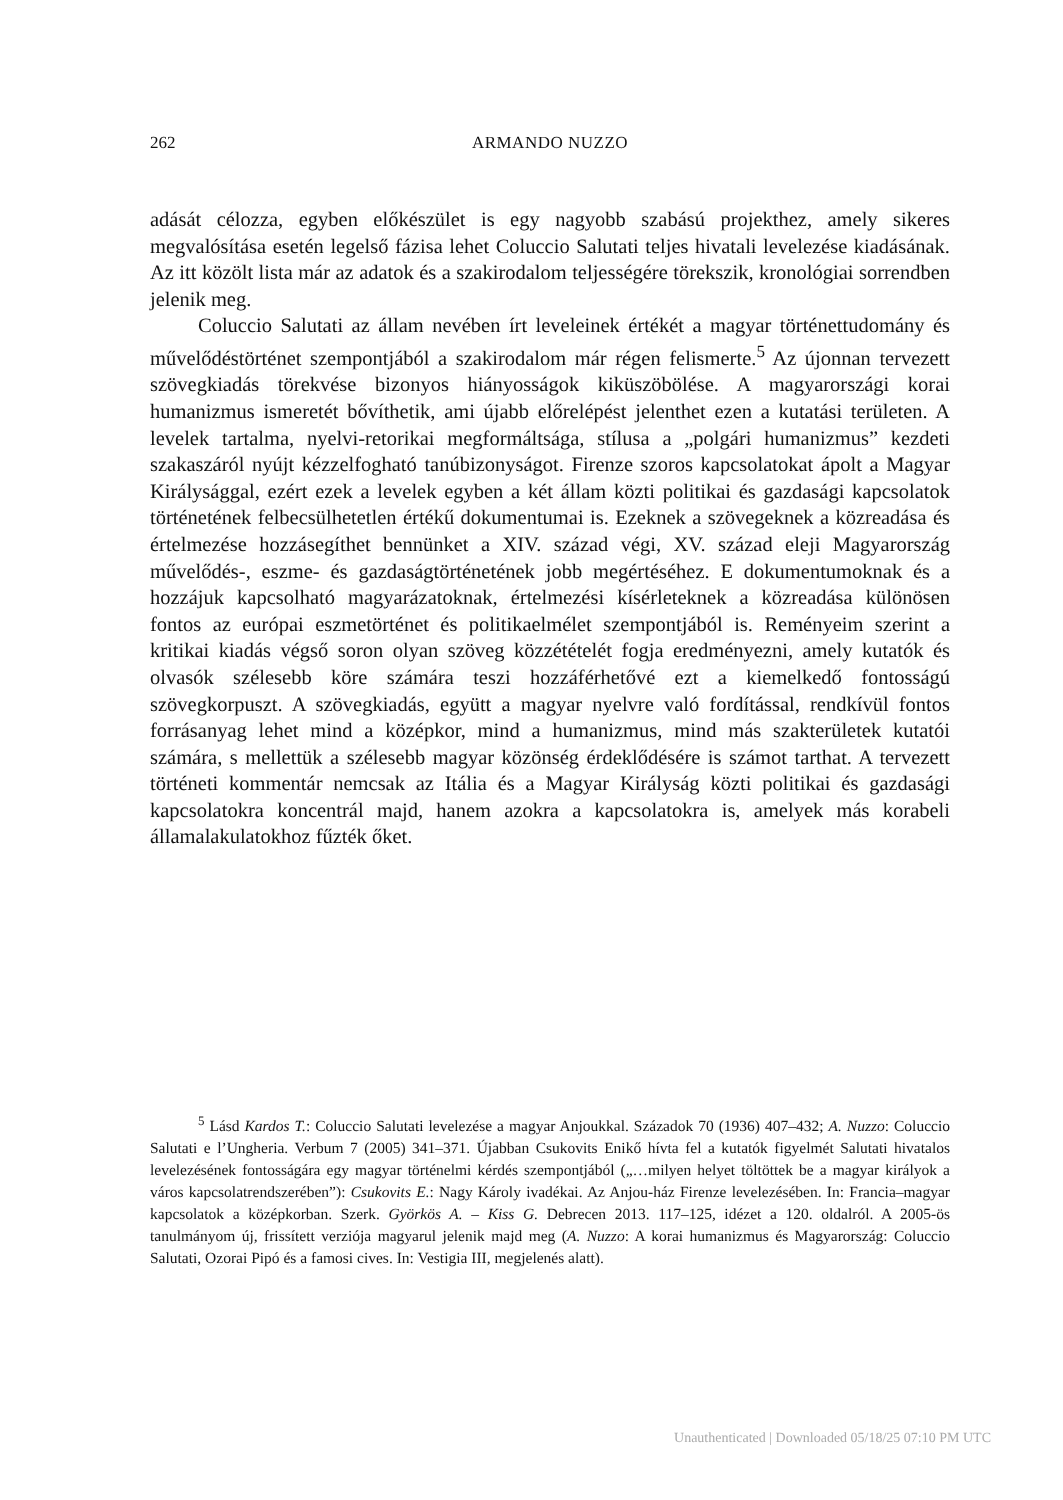262 ARMANDO NUZZO
adását célozza, egyben előkészület is egy nagyobb szabású projekthez, amely sikeres megvalósítása esetén legelső fázisa lehet Coluccio Salutati teljes hivatali levelezése kiadásának. Az itt közölt lista már az adatok és a szakirodalom teljességére törekszik, kronológiai sorrendben jelenik meg.
Coluccio Salutati az állam nevében írt leveleinek értékét a magyar történettudomány és művelődéstörténet szempontjából a szakirodalom már régen felismerte.<sup>5</sup> Az újonnan tervezett szövegkiadás törekvése bizonyos hiányosságok kiküszöbölése. A magyarországi korai humanizmus ismeretét bővíthetik, ami újabb előrelépést jelenthet ezen a kutatási területen. A levelek tartalma, nyelvi-retorikai megformáltsága, stílusa a „polgári humanizmus” kezdeti szakaszáról nyújt kézzelfogható tanúbizonyságot. Firenze szoros kapcsolatokat ápolt a Magyar Királysággal, ezért ezek a levelek egyben a két állam közti politikai és gazdasági kapcsolatok történetének felbecsülhetetlen értékű dokumentumai is. Ezeknek a szövegeknek a közreadása és értelmezése hozzásegíthet bennünket a XIV. század végi, XV. század eleji Magyarország művelődés-, eszme- és gazdaságtörténetének jobb megértéséhez. E dokumentumoknak és a hozzájuk kapcsolható magyarázatoknak, értelmezési kísérleteknek a közreadása különösen fontos az európai eszmetörténet és politikaelmélet szempontjából is. Reményeim szerint a kritikai kiadás végső soron olyan szöveg közzétételét fogja eredményezni, amely kutatók és olvasók szélesebb köre számára teszi hozzáférhetővé ezt a kiemelkedő fontosságú szövegkorpuszt. A szövegkiadás, együtt a magyar nyelvre való fordítással, rendkívül fontos forrásanyag lehet mind a középkor, mind a humanizmus, mind más szakterületek kutatói számára, s mellettük a szélesebb magyar közönség érdeklődésére is számot tarthat. A tervezett történeti kommentár nemcsak az Itália és a Magyar Királyság közti politikai és gazdasági kapcsolatokra koncentrál majd, hanem azokra a kapcsolatokra is, amelyek más korabeli államalakulatokhoz fűzték őket.
<sup>5</sup> Lásd Kardos T.: Coluccio Salutati levelezése a magyar Anjoukkal. Századok 70 (1936) 407–432; A. Nuzzo: Coluccio Salutati e l’Ungheria. Verbum 7 (2005) 341–371. Újabban Csukovits Enikő hívta fel a kutatók figyelmét Salutati hivatalos levelezésének fontosságára egy magyar történelmi kérdés szempontjából („…milyen helyet töltöttek be a magyar királyok a város kapcsolatrendszerében”): Csukovits E.: Nagy Károly ivadékai. Az Anjou-ház Firenze levelezésében. In: Francia–magyar kapcsolatok a középkorban. Szerk. Györkös A. – Kiss G. Debrecen 2013. 117–125, idézet a 120. oldalról. A 2005-ös tanulmányom új, frissített verziója magyarul jelenik majd meg (A. Nuzzo: A korai humanizmus és Magyarország: Coluccio Salutati, Ozorai Pipó és a famosi cives. In: Vestigia III, megjelenés alatt).
Unauthenticated | Downloaded 05/18/25 07:10 PM UTC